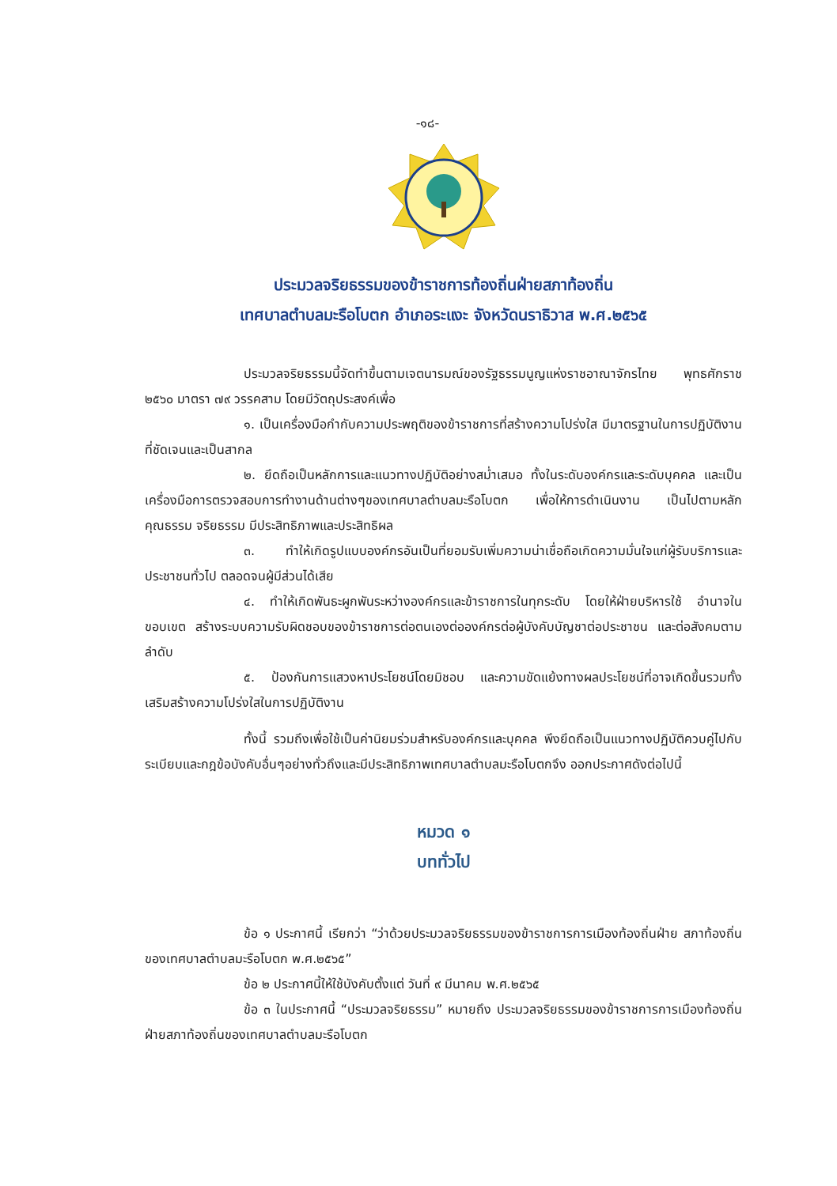-๑๘-
ประมวลจริยธรรมของข้าราชการท้องถิ่นฝ่ายสภาท้องถิ่น
เทศบาลตำบลมะรือโบตก อำเภอระแงะ จังหวัดนราธิวาส พ.ศ.๒๕๖๕
ประมวลจริยธรรมนี้จัดทำขึ้นตามเจตนารมณ์ของรัฐธรรมนูญแห่งราชอาณาจักรไทย พุทธศักราช ๒๕๖๐ มาตรา ๗๙ วรรคสาม โดยมีวัตถุประสงค์เพื่อ
๑. เป็นเครื่องมือกำกับความประพฤติของข้าราชการที่สร้างความโปร่งใส มีมาตรฐานในการปฏิบัติงานที่ชัดเจนและเป็นสากล
๒. ยึดถือเป็นหลักการและแนวทางปฏิบัติอย่างสม่ำเสมอ ทั้งในระดับองค์กรและระดับบุคคล และเป็นเครื่องมือการตรวจสอบการทำงานด้านต่างๆของเทศบาลตำบลมะรือโบตก เพื่อให้การดำเนินงาน เป็นไปตามหลักคุณธรรม จริยธรรม มีประสิทธิภาพและประสิทธิผล
๓. ทำให้เกิดรูปแบบองค์กรอันเป็นที่ยอมรับเพิ่มความน่าเชื่อถือเกิดความมั่นใจแก่ผู้รับบริการและประชาชนทั่วไป ตลอดจนผู้มีส่วนได้เสีย
๔. ทำให้เกิดพันธะผูกพันระหว่างองค์กรและข้าราชการในทุกระดับ โดยให้ฝ่ายบริหารใช้ อำนาจในขอบเขต สร้างระบบความรับผิดชอบของข้าราชการต่อตนเองต่อองค์กรต่อผู้บังคับบัญชาต่อประชาชน และต่อสังคมตามลำดับ
๕. ป้องกันการแสวงหาประโยชน์โดยมิชอบ และความขัดแย้งทางผลประโยชน์ที่อาจเกิดขึ้นรวมทั้งเสริมสร้างความโปร่งใสในการปฏิบัติงาน
ทั้งนี้ รวมถึงเพื่อใช้เป็นค่านิยมร่วมสำหรับองค์กรและบุคคล พึงยึดถือเป็นแนวทางปฏิบัติควบคู่ไปกับระเบียบและกฎข้อบังคับอื่นๆอย่างทั่วถึงและมีประสิทธิภาพเทศบาลตำบลมะรือโบตกจึง ออกประกาศดังต่อไปนี้
หมวด ๑
บททั่วไป
ข้อ ๑ ประกาศนี้ เรียกว่า “ว่าด้วยประมวลจริยธรรมของข้าราชการการเมืองท้องถิ่นฝ่าย สภาท้องถิ่น ของเทศบาลตำบลมะรือโบตก พ.ศ.๒๕๖๕”
ข้อ ๒ ประกาศนี้ให้ใช้บังคับตั้งแต่ วันที่ ๙ มีนาคม พ.ศ.๒๕๖๕
ข้อ ๓ ในประกาศนี้ “ประมวลจริยธรรม” หมายถึง ประมวลจริยธรรมของข้าราชการการเมืองท้องถิ่นฝ่ายสภาท้องถิ่นของเทศบาลตำบลมะรือโบตก